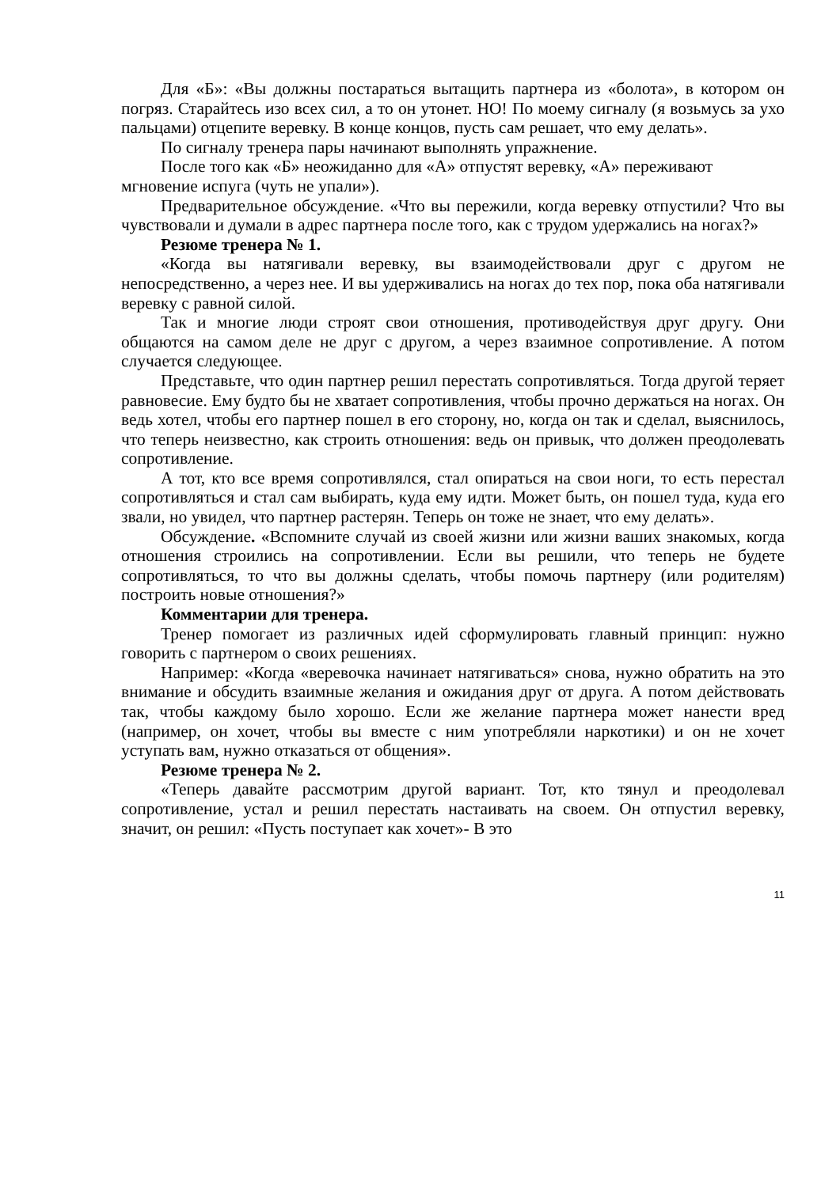Для «Б»: «Вы должны постараться вытащить партнера из «болота», в котором он погряз. Старайтесь изо всех сил, а то он утонет. НО! По моему сигналу (я возьмусь за ухо пальцами) отцепите веревку. В конце концов, пусть сам решает, что ему делать».
По сигналу тренера пары начинают выполнять упражнение.
После того как «Б» неожиданно для «А» отпустят веревку, «А» переживают мгновение испуга (чуть не упали»).
Предварительное обсуждение. «Что вы пережили, когда веревку отпустили? Что вы чувствовали и думали в адрес партнера после того, как с трудом удержались на ногах?»
Резюме тренера № 1.
«Когда вы натягивали веревку, вы взаимодействовали друг с другом не непосредственно, а через нее. И вы удерживались на ногах до тех пор, пока оба натягивали веревку с равной силой.
Так и многие люди строят свои отношения, противодействуя друг другу. Они общаются на самом деле не друг с другом, а через взаимное сопротивление. А потом случается следующее.
Представьте, что один партнер решил перестать сопротивляться. Тогда другой теряет равновесие. Ему будто бы не хватает сопротивления, чтобы прочно держаться на ногах. Он ведь хотел, чтобы его партнер пошел в его сторону, но, когда он так и сделал, выяснилось, что теперь неизвестно, как строить отношения: ведь он привык, что должен преодолевать сопротивление.
А тот, кто все время сопротивлялся, стал опираться на свои ноги, то есть перестал сопротивляться и стал сам выбирать, куда ему идти. Может быть, он пошел туда, куда его звали, но увидел, что партнер растерян. Теперь он тоже не знает, что ему делать».
Обсуждение. «Вспомните случай из своей жизни или жизни ваших знакомых, когда отношения строились на сопротивлении. Если вы решили, что теперь не будете сопротивляться, то что вы должны сделать, чтобы помочь партнеру (или родителям) построить новые отношения?»
Комментарии для тренера.
Тренер помогает из различных идей сформулировать главный принцип: нужно говорить с партнером о своих решениях.
Например: «Когда «веревочка начинает натягиваться» снова, нужно обратить на это внимание и обсудить взаимные желания и ожидания друг от друга. А потом действовать так, чтобы каждому было хорошо. Если же желание партнера может нанести вред (например, он хочет, чтобы вы вместе с ним употребляли наркотики) и он не хочет уступать вам, нужно отказаться от общения».
Резюме тренера № 2.
«Теперь давайте рассмотрим другой вариант. Тот, кто тянул и преодолевал сопротивление, устал и решил перестать настаивать на своем. Он отпустил веревку, значит, он решил: «Пусть поступает как хочет»- В это
11